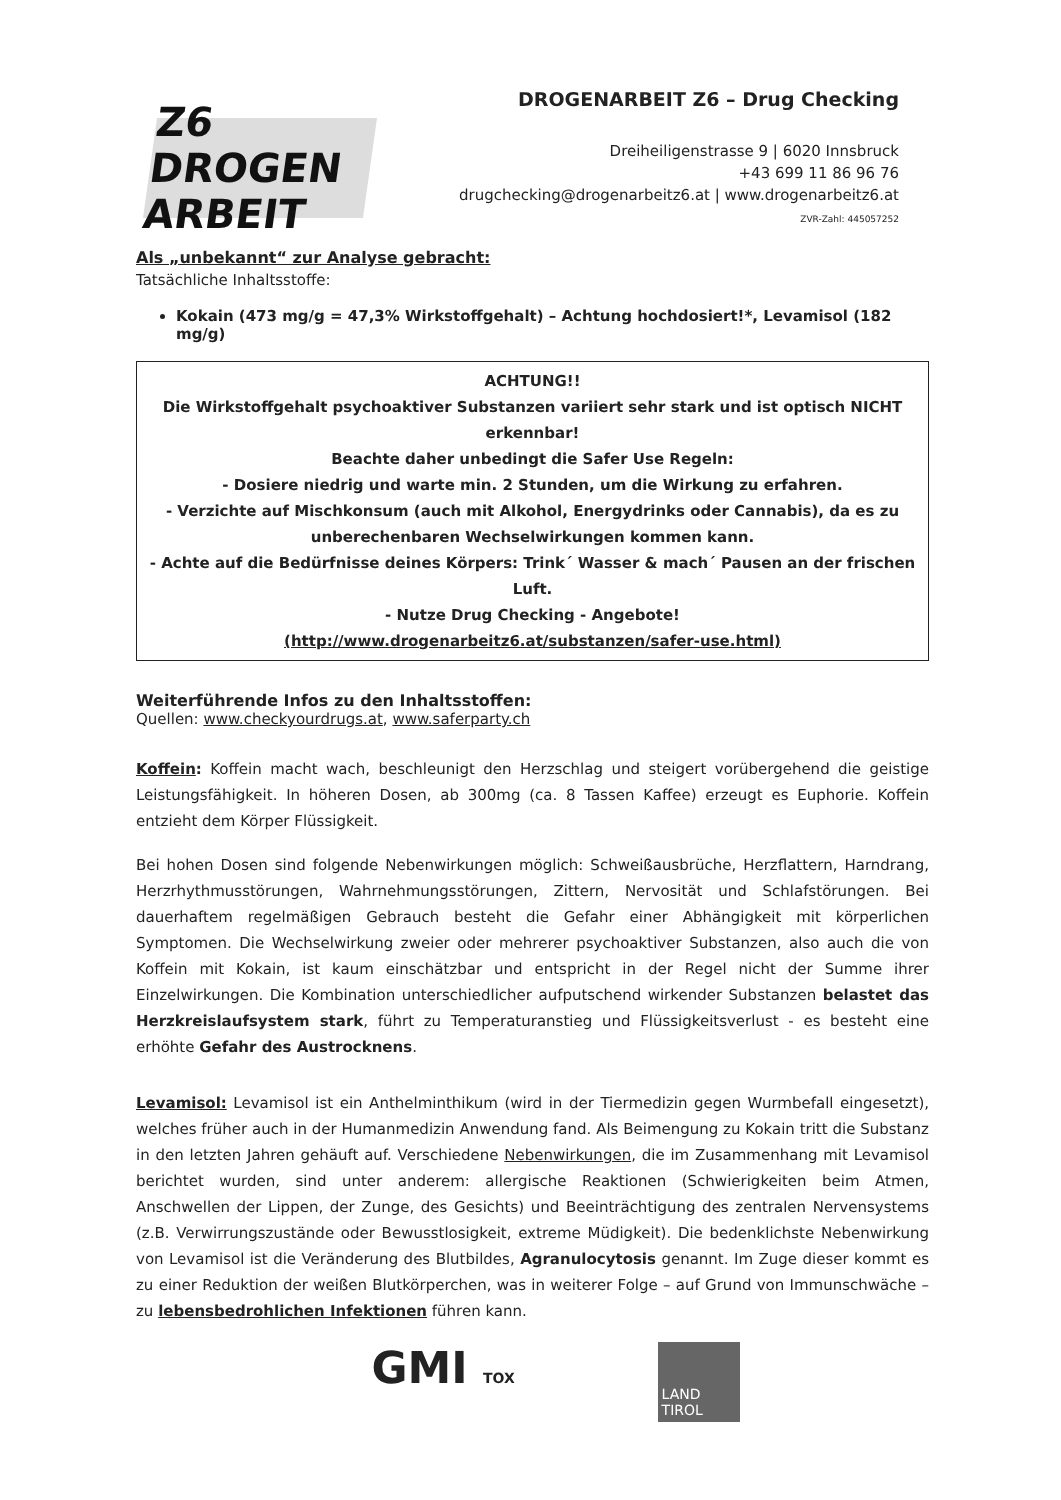Z6 DROGEN ARBEIT
DROGENARBEIT Z6 – Drug Checking
Dreiheiligenstrasse 9 | 6020 Innsbruck
+43 699 11 86 96 76
drugchecking@drogenarbeitz6.at | www.drogenarbeitz6.at
ZVR-Zahl: 445057252
Als „unbekannt“ zur Analyse gebracht:
Tatsächliche Inhaltsstoffe:
Kokain (473 mg/g = 47,3% Wirkstoffgehalt) – Achtung hochdosiert!*, Levamisol (182 mg/g)
ACHTUNG!!
Die Wirkstoffgehalt psychoaktiver Substanzen variiert sehr stark und ist optisch NICHT erkennbar!
Beachte daher unbedingt die Safer Use Regeln:
- Dosiere niedrig und warte min. 2 Stunden, um die Wirkung zu erfahren.
- Verzichte auf Mischkonsum (auch mit Alkohol, Energydrinks oder Cannabis), da es zu unberechenbaren Wechselwirkungen kommen kann.
- Achte auf die Bedürfnisse deines Körpers: Trink´ Wasser & mach´ Pausen an der frischen Luft.
- Nutze Drug Checking - Angebote!
(http://www.drogenarbeitz6.at/substanzen/safer-use.html)
Weiterführende Infos zu den Inhaltsstoffen:
Quellen: www.checkyourdrugs.at, www.saferparty.ch
Koffein: Koffein macht wach, beschleunigt den Herzschlag und steigert vorübergehend die geistige Leistungsfähigkeit. In höheren Dosen, ab 300mg (ca. 8 Tassen Kaffee) erzeugt es Euphorie. Koffein entzieht dem Körper Flüssigkeit.
Bei hohen Dosen sind folgende Nebenwirkungen möglich: Schweißausbrüche, Herzflattern, Harndrang, Herzrhythmusstörungen, Wahrnehmungsstörungen, Zittern, Nervosität und Schlafstörungen. Bei dauerhaftem regelmäßigen Gebrauch besteht die Gefahr einer Abhängigkeit mit körperlichen Symptomen. Die Wechselwirkung zweier oder mehrerer psychoaktiver Substanzen, also auch die von Koffein mit Kokain, ist kaum einschätzbar und entspricht in der Regel nicht der Summe ihrer Einzelwirkungen. Die Kombination unterschiedlicher aufputschend wirkender Substanzen belastet das Herzkreislaufsystem stark, führt zu Temperaturanstieg und Flüssigkeitsverlust - es besteht eine erhöhte Gefahr des Austrocknens.
Levamisol: Levamisol ist ein Anthelminthikum (wird in der Tiermedizin gegen Wurmbefall eingesetzt), welches früher auch in der Humanmedizin Anwendung fand. Als Beimengung zu Kokain tritt die Substanz in den letzten Jahren gehäuft auf. Verschiedene Nebenwirkungen, die im Zusammenhang mit Levamisol berichtet wurden, sind unter anderem: allergische Reaktionen (Schwierigkeiten beim Atmen, Anschwellen der Lippen, der Zunge, des Gesichts) und Beeinträchtigung des zentralen Nervensystems (z.B. Verwirrungszustände oder Bewusstlosigkeit, extreme Müdigkeit). Die bedenklichste Nebenwirkung von Levamisol ist die Veränderung des Blutbildes, Agranulocytosis genannt. Im Zuge dieser kommt es zu einer Reduktion der weißen Blutkörperchen, was in weiterer Folge – auf Grund von Immunschwäche – zu lebensbedrohlichen Infektionen führen kann.
GMI TOX
LAND
TIROL